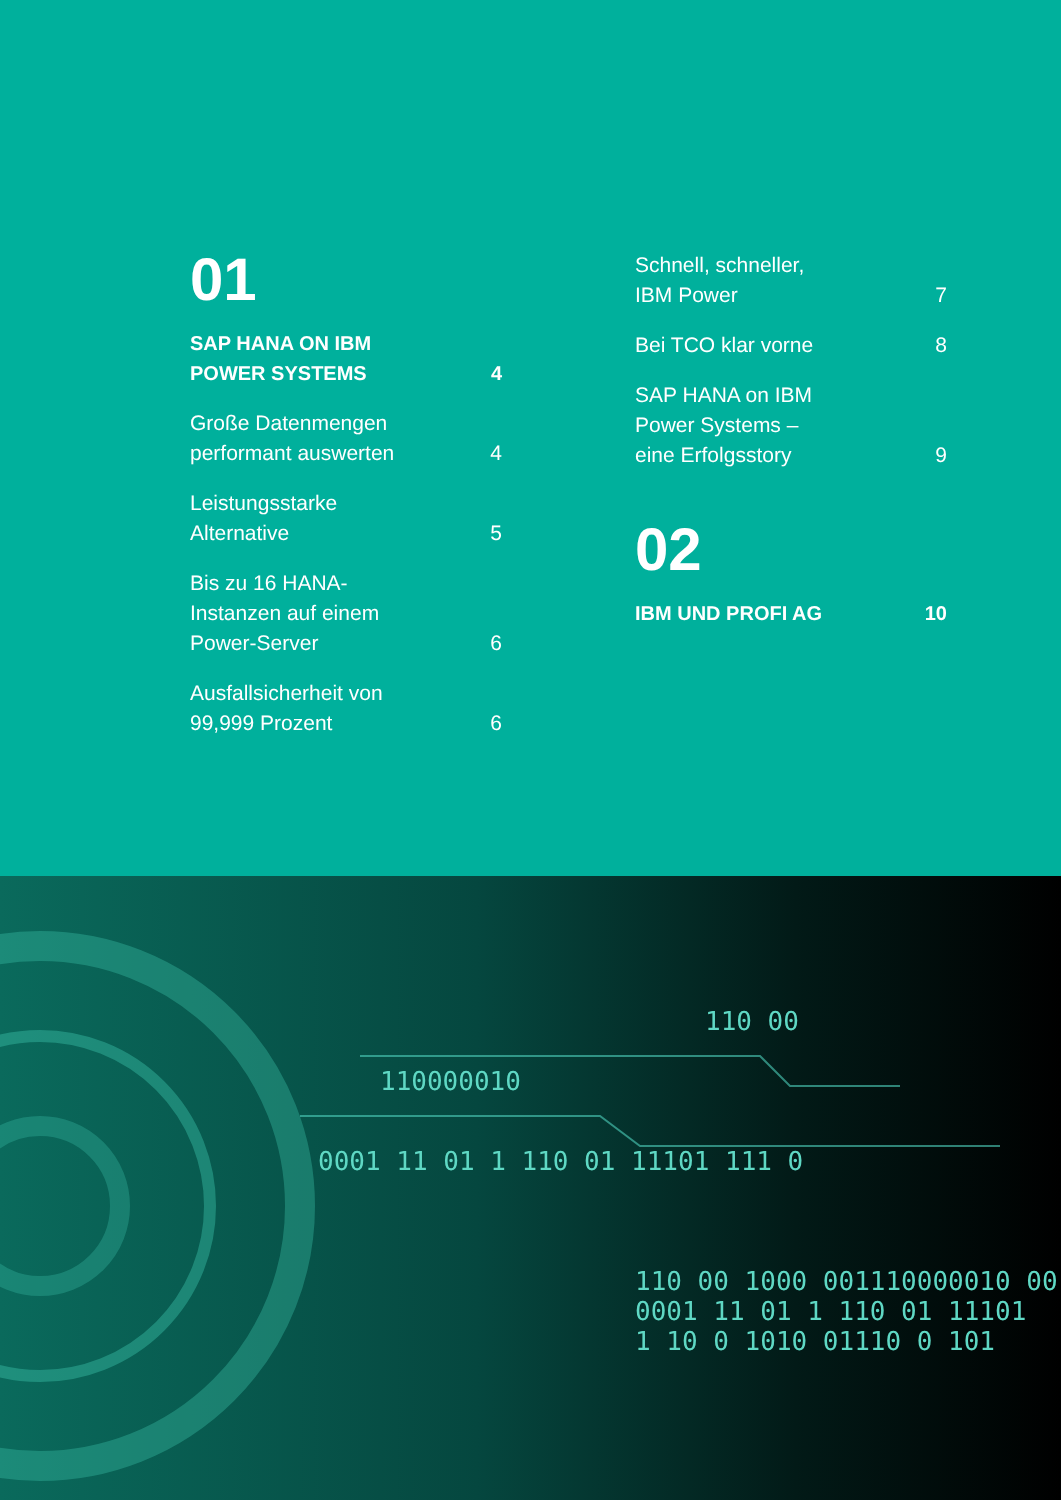01
SAP HANA ON IBM
POWER SYSTEMS 4
Große Datenmengen
performant auswerten 4
Leistungsstarke
Alternative 5
Bis zu 16 HANA-
Instanzen auf einem
Power-Server 6
Ausfallsicherheit von
99,999 Prozent 6
Schnell, schneller,
IBM Power 7
Bei TCO klar vorne 8
SAP HANA on IBM
Power Systems –
eine Erfolgsstory 9
02
IBM UND PROFI AG 10
110000010
110 00
0001 11 01 1 110 01 11101 111 0
110 00 1000 001110000010 00
0001 11 01 1 110 01 11101
1 10 0 1010 01110 0 101